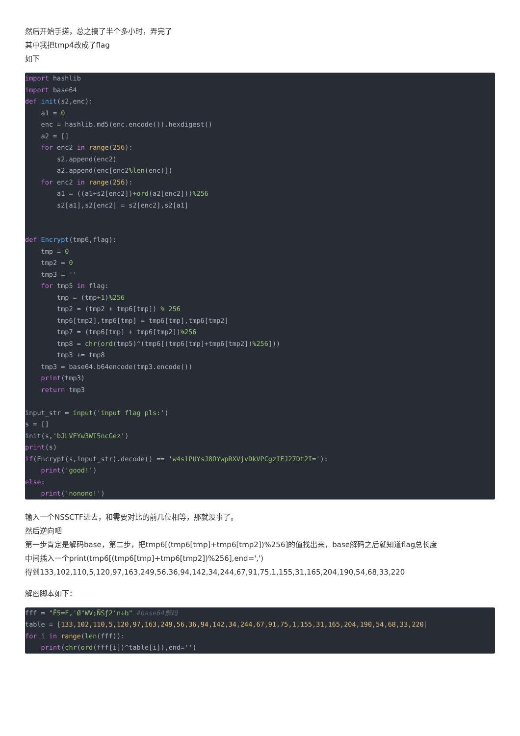然后开始手搓，总之搞了半个多小时，弄完了
其中我把tmp4改成了flag
如下
import hashlib
import base64
def init(s2,enc):
    a1 = 0
    enc = hashlib.md5(enc.encode()).hexdigest()
    a2 = []
    for enc2 in range(256):
        s2.append(enc2)
        a2.append(enc[enc2%len(enc)])
    for enc2 in range(256):
        a1 = ((a1+s2[enc2])+ord(a2[enc2]))%256
        s2[a1],s2[enc2] = s2[enc2],s2[a1]


def Encrypt(tmp6,flag):
    tmp = 0
    tmp2 = 0
    tmp3 = ''
    for tmp5 in flag:
        tmp = (tmp+1)%256
        tmp2 = (tmp2 + tmp6[tmp]) % 256
        tmp6[tmp2],tmp6[tmp] = tmp6[tmp],tmp6[tmp2]
        tmp7 = (tmp6[tmp] + tmp6[tmp2])%256
        tmp8 = chr(ord(tmp5)^(tmp6[(tmp6[tmp]+tmp6[tmp2])%256]))
        tmp3 += tmp8
    tmp3 = base64.b64encode(tmp3.encode())
    print(tmp3)
    return tmp3

input_str = input('input flag pls:')
s = []
init(s,'bJLVFYw3WI5ncGez')
print(s)
if(Encrypt(s,input_str).decode() == 'w4s1PUYsJ8OYwpRXVjvDkVPCgzIEJ27Dt2I='):
    print('good!')
else:
    print('nonono!')
输入一个NSSCTF进去，和需要对比的前几位相等，那就没事了。
然后逆向吧
第一步肯定是解码base，第二步，把tmp6[(tmp6[tmp]+tmp6[tmp2])%256]的值找出来，base解码之后就知道flag总长度
中间插入一个print(tmp6[(tmp6[tmp]+tmp6[tmp2])%256],end=',')
得到133,102,110,5,120,97,163,249,56,36,94,142,34,244,67,91,75,1,155,31,165,204,190,54,68,33,220
解密脚本如下：
fff = "Ë5=F,'Ø"WV;ÑSƒ2'n÷b" #base64解码
table = [133,102,110,5,120,97,163,249,56,36,94,142,34,244,67,91,75,1,155,31,165,204,190,54,68,33,220]
for i in range(len(fff)):
    print(chr(ord(fff[i])^table[i]),end='')